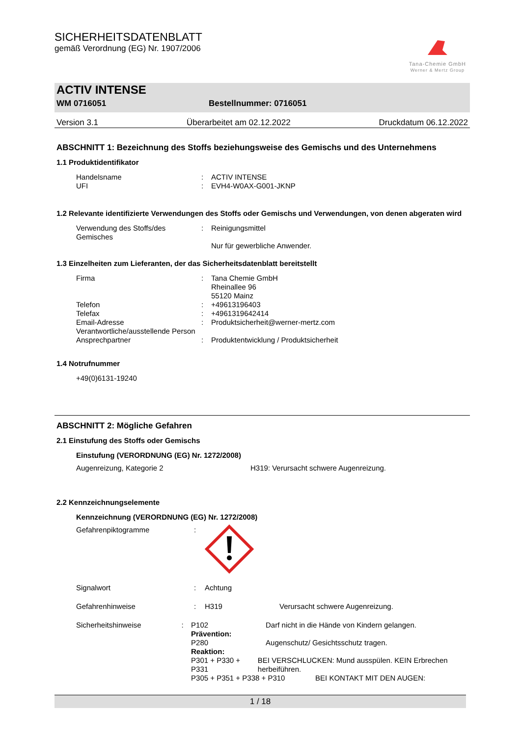SICHERHEITSDATENBLATT
gemäß Verordnung (EG) Nr. 1907/2006
Tana-Chemie GmbH
Werner & Mertz Group
ACTIV INTENSE
WM 0716051 Bestellnummer: 0716051
Version 3.1 Überarbeitet am 02.12.2022 Druckdatum 06.12.2022
ABSCHNITT 1: Bezeichnung des Stoffs beziehungsweise des Gemischs und des Unternehmens
1.1 Produktidentifikator
Handelsname: ACTIV INTENSE
UFI: EVH4-W0AX-G001-JKNP
1.2 Relevante identifizierte Verwendungen des Stoffs oder Gemischs und Verwendungen, von denen abgeraten wird
Verwendung des Stoffs/des Gemisches: Reinigungsmittel
Nur für gewerbliche Anwender.
1.3 Einzelheiten zum Lieferanten, der das Sicherheitsdatenblatt bereitstellt
Firma: Tana Chemie GmbH
Rheinallee 96
55120 Mainz
Telefon: +49613196403
Telefax: +4961319642414
Email-Adresse Verantwortliche/ausstellende Person: Produktsicherheit@werner-mertz.com
Ansprechpartner: Produktentwicklung / Produktsicherheit
1.4 Notrufnummer
+49(0)6131-19240
ABSCHNITT 2: Mögliche Gefahren
2.1 Einstufung des Stoffs oder Gemischs
Einstufung (VERORDNUNG (EG) Nr. 1272/2008)
Augenreizung, Kategorie 2 H319: Verursacht schwere Augenreizung.
2.2 Kennzeichnungselemente
Kennzeichnung (VERORDNUNG (EG) Nr. 1272/2008)
Gefahrenpiktogramme:
Signalwort: Achtung
Gefahrenhinweise: H319 Verursacht schwere Augenreizung.
Sicherheitshinweise: P102 Darf nicht in die Hände von Kindern gelangen.
Prävention:
P280 Augenschutz/ Gesichtsschutz tragen.
Reaktion:
P301 + P330 + P331 BEI VERSCHLUCKEN: Mund ausspülen. KEIN Erbrechen herbeiführen.
P305 + P351 + P338 + P310 BEI KONTAKT MIT DEN AUGEN:
1 / 18